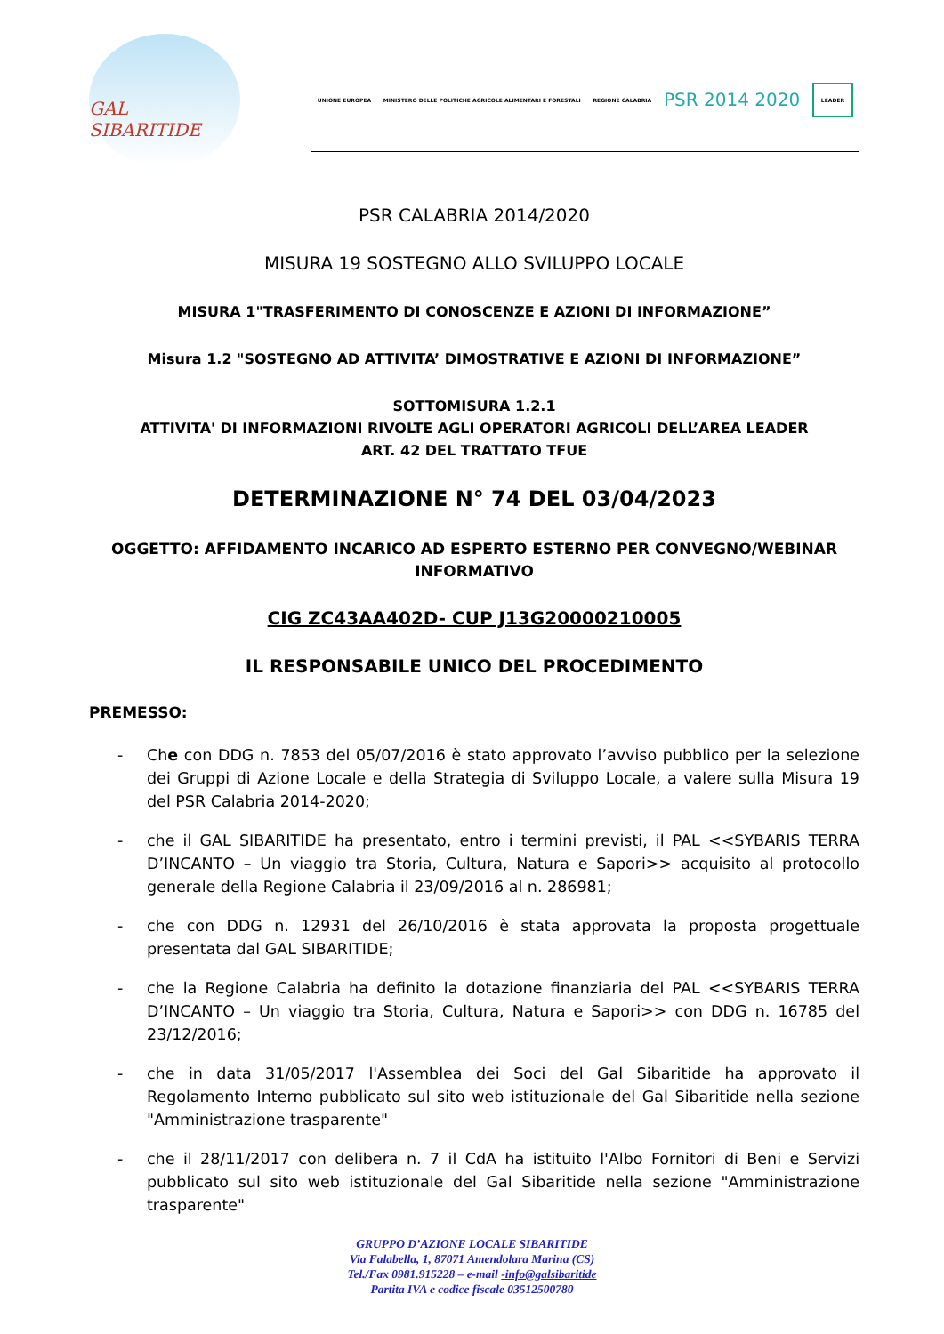GAL SIBARITIDE
UNIONE EUROPEA MINISTERO DELLE POLITICHE AGRICOLE ALIMENTARI E FORESTALI REGIONE CALABRIA PSR 2014 2020 LEADER
PSR CALABRIA 2014/2020
MISURA 19 SOSTEGNO ALLO SVILUPPO LOCALE
MISURA 1"TRASFERIMENTO DI CONOSCENZE E AZIONI DI INFORMAZIONE”
Misura 1.2 "SOSTEGNO AD ATTIVITA’ DIMOSTRATIVE E AZIONI DI INFORMAZIONE”
SOTTOMISURA 1.2.1
ATTIVITA' DI INFORMAZIONI RIVOLTE AGLI OPERATORI AGRICOLI DELL’AREA LEADER
ART. 42 DEL TRATTATO TFUE
DETERMINAZIONE N° 74 DEL 03/04/2023
OGGETTO: AFFIDAMENTO INCARICO AD ESPERTO ESTERNO PER CONVEGNO/WEBINAR INFORMATIVO
CIG ZC43AA402D- CUP J13G20000210005
IL RESPONSABILE UNICO DEL PROCEDIMENTO
PREMESSO:
- Che con DDG n. 7853 del 05/07/2016 è stato approvato l’avviso pubblico per la selezione dei Gruppi di Azione Locale e della Strategia di Sviluppo Locale, a valere sulla Misura 19 del PSR Calabria 2014-2020;
- che il GAL SIBARITIDE ha presentato, entro i termini previsti, il PAL <<SYBARIS TERRA D’INCANTO – Un viaggio tra Storia, Cultura, Natura e Sapori>> acquisito al protocollo generale della Regione Calabria il 23/09/2016 al n. 286981;
- che con DDG n. 12931 del 26/10/2016 è stata approvata la proposta progettuale presentata dal GAL SIBARITIDE;
- che la Regione Calabria ha definito la dotazione finanziaria del PAL <<SYBARIS TERRA D’INCANTO – Un viaggio tra Storia, Cultura, Natura e Sapori>> con DDG n. 16785 del 23/12/2016;
- che in data 31/05/2017 l'Assemblea dei Soci del Gal Sibaritide ha approvato il Regolamento Interno pubblicato sul sito web istituzionale del Gal Sibaritide nella sezione "Amministrazione trasparente"
- che il 28/11/2017 con delibera n. 7 il CdA ha istituito l'Albo Fornitori di Beni e Servizi pubblicato sul sito web istituzionale del Gal Sibaritide nella sezione "Amministrazione trasparente"
GRUPPO D’AZIONE LOCALE SIBARITIDE
Via Falabella, 1, 87071 Amendolara Marina (CS)
Tel./Fax 0981.915228 – e-mail -info@galsibaritide
Partita IVA e codice fiscale 03512500780